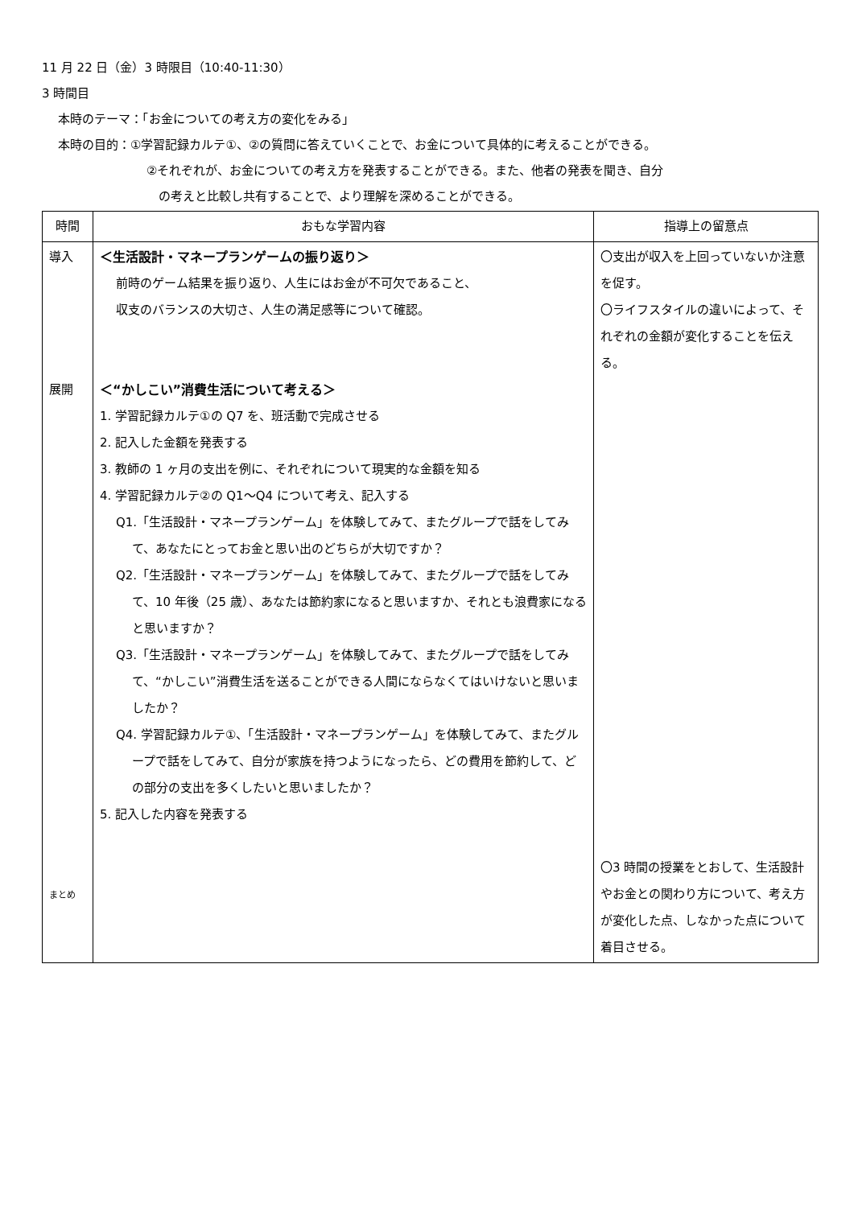11 月 22 日（金）3 時限目（10:40-11:30）
3 時間目
本時のテーマ：「お金についての考え方の変化をみる」
本時の目的：①学習記録カルテ①、②の質問に答えていくことで、お金について具体的に考えることができる。
②それぞれが、お金についての考え方を発表することができる。また、他者の発表を聞き、自分
の考えと比較し共有することで、より理解を深めることができる。
| 時間 | おもな学習内容 | 指導上の留意点 |
| --- | --- | --- |
| 導入 展開 まとめ | ＜生活設計・マネープランゲームの振り返り＞ 前時のゲーム結果を振り返り、人生にはお金が不可欠であること、 収支のバランスの大切さ、人生の満足感等について確認。 ＜“かしこい”消費生活について考える＞ 1. 学習記録カルテ①の Q7 を、班活動で完成させる 2. 記入した金額を発表する 3. 教師の 1 ヶ月の支出を例に、それぞれについて現実的な金額を知る 4. 学習記録カルテ②の Q1～Q4 について考え、記入する Q1.「生活設計・マネープランゲーム」を体験してみて、またグループで話をしてみて、あなたにとってお金と思い出のどちらが大切ですか？ Q2.「生活設計・マネープランゲーム」を体験してみて、またグループで話をしてみて、10 年後（25 歳）、あなたは節約家になると思いますか、それとも浪費家になると思いますか？ Q3.「生活設計・マネープランゲーム」を体験してみて、またグループで話をしてみて、“かしこい”消費生活を送ることができる人間にならなくてはいけないと思いましたか？ Q4. 学習記録カルテ①、「生活設計・マネープランゲーム」を体験してみて、またグループで話をしてみて、自分が家族を持つようになったら、どの費用を節約して、どの部分の支出を多くしたいと思いましたか？ 5. 記入した内容を発表する | 〇支出が収入を上回っていないか注意を促す。 〇ライフスタイルの違いによって、それぞれの金額が変化することを伝える。 〇3 時間の授業をとおして、生活設計やお金との関わり方について、考え方が変化した点、しなかった点について着目させる。 |